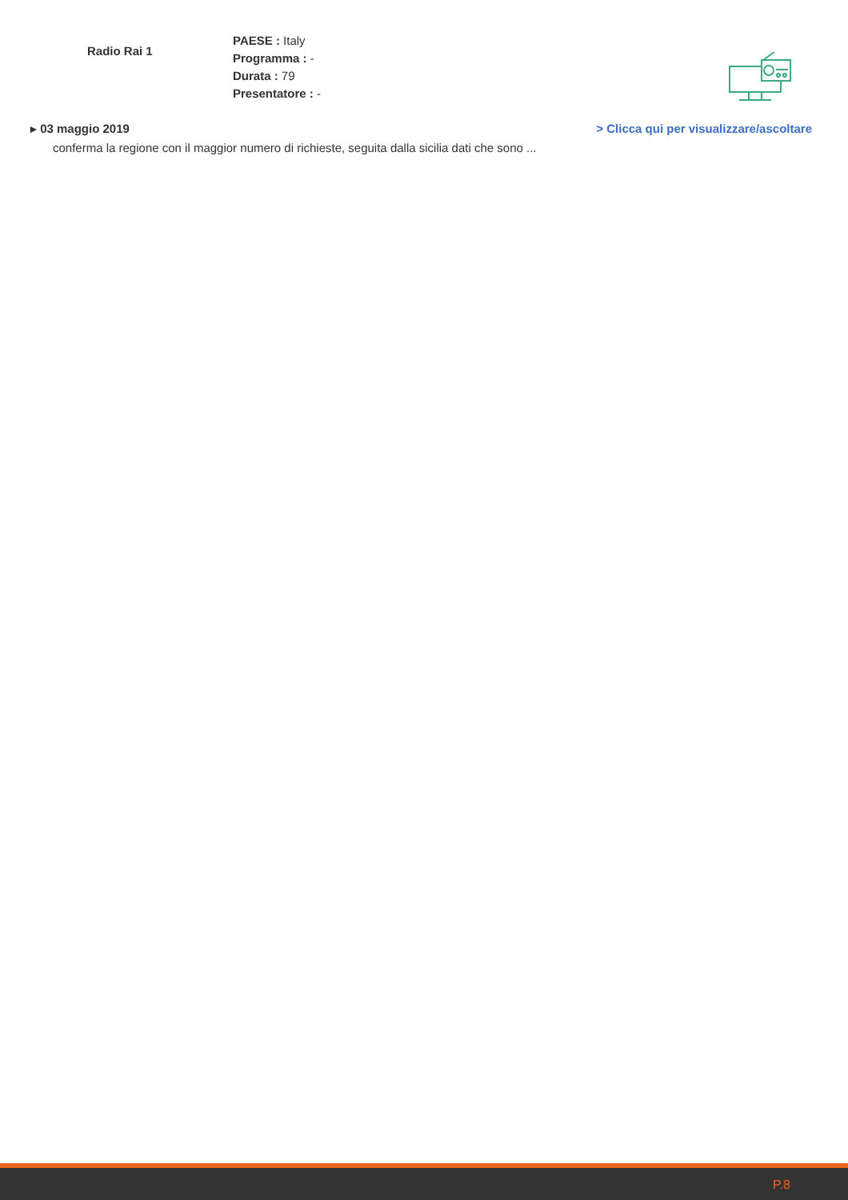Radio Rai 1
PAESE : Italy
Programma : -
Durata : 79
Presentatore : -
▸ 03 maggio 2019 > Clicca qui per visualizzare/ascoltare
conferma la regione con il maggior numero di richieste, seguita dalla sicilia dati che sono ...
P.8